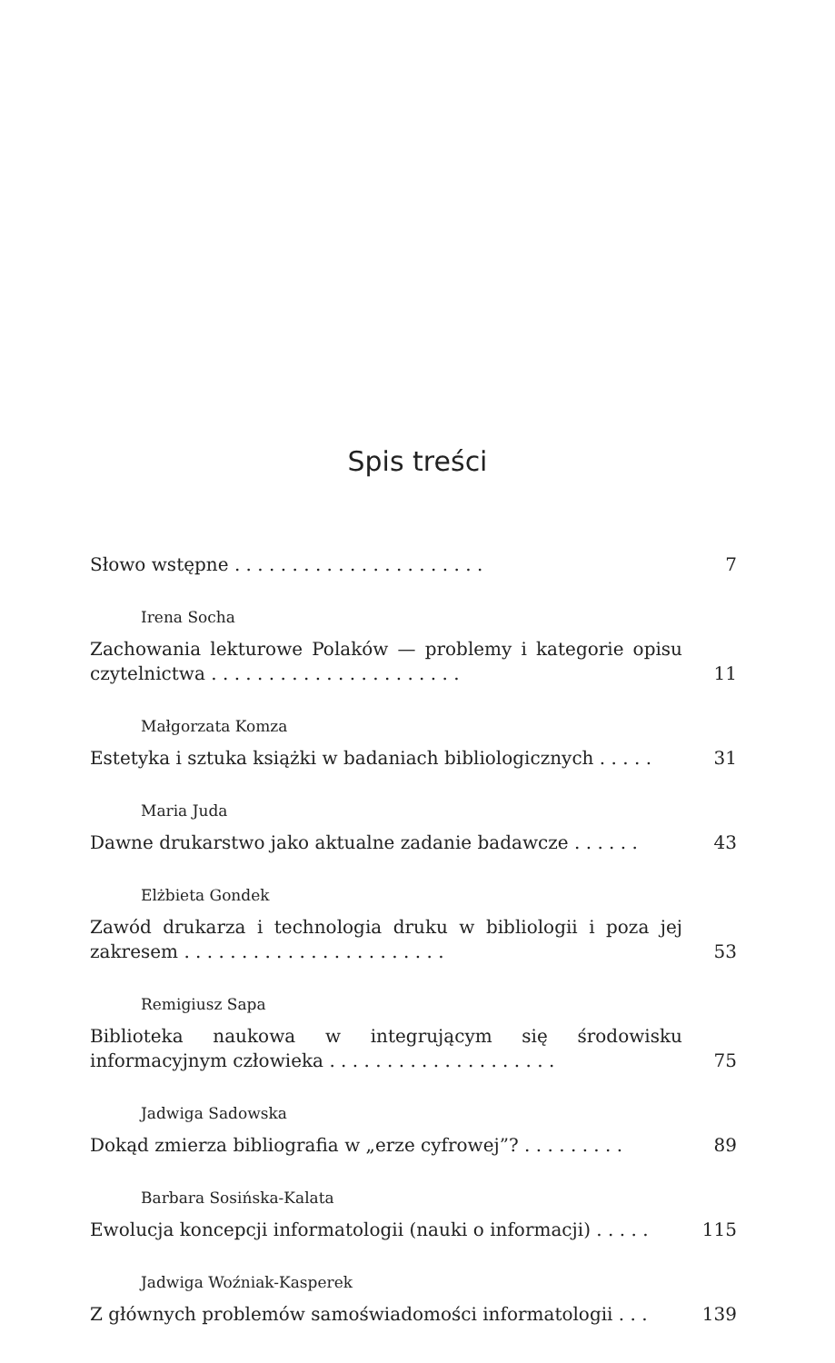Spis treści
Słowo wstępne . . . . . . . . . . . . . . . . . . . . . .
7
Irena Socha
Zachowania lekturowe Polaków — problemy i kategorie opisu czytelnictwa . . . . . . . . . . . . . . . . . . . . . .
11
Małgorzata Komza
Estetyka i sztuka książki w badaniach bibliologicznych . . . . .
31
Maria Juda
Dawne drukarstwo jako aktualne zadanie badawcze . . . . . .
43
Elżbieta Gondek
Zawód drukarza i technologia druku w bibliologii i poza jej zakresem . . . . . . . . . . . . . . . . . . . . . . .
53
Remigiusz Sapa
Biblioteka naukowa w integrującym się środowisku informacyjnym człowieka . . . . . . . . . . . . . . . . . . . .
75
Jadwiga Sadowska
Dokąd zmierza bibliografia w „erze cyfrowej”? . . . . . . . . .
89
Barbara Sosińska-Kalata
Ewolucja koncepcji informatologii (nauki o informacji) . . . . .
115
Jadwiga Woźniak-Kasperek
Z głównych problemów samoświadomości informatologii . . .
139